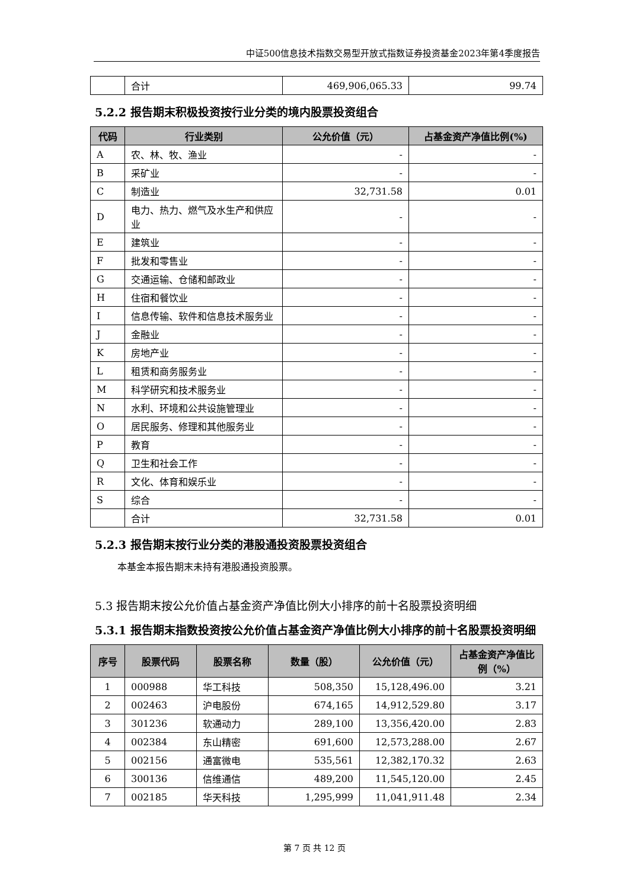中证500信息技术指数交易型开放式指数证券投资基金2023年第4季度报告
| | 合计 | 469,906,065.33 | 99.74 |
5.2.2 报告期末积极投资按行业分类的境内股票投资组合
| 代码 | 行业类别 | 公允价值（元） | 占基金资产净值比例(%) |
| --- | --- | --- | --- |
| A | 农、林、牧、渔业 | - | - |
| B | 采矿业 | - | - |
| C | 制造业 | 32,731.58 | 0.01 |
| D | 电力、热力、燃气及水生产和供应业 | - | - |
| E | 建筑业 | - | - |
| F | 批发和零售业 | - | - |
| G | 交通运输、仓储和邮政业 | - | - |
| H | 住宿和餐饮业 | - | - |
| I | 信息传输、软件和信息技术服务业 | - | - |
| J | 金融业 | - | - |
| K | 房地产业 | - | - |
| L | 租赁和商务服务业 | - | - |
| M | 科学研究和技术服务业 | - | - |
| N | 水利、环境和公共设施管理业 | - | - |
| O | 居民服务、修理和其他服务业 | - | - |
| P | 教育 | - | - |
| Q | 卫生和社会工作 | - | - |
| R | 文化、体育和娱乐业 | - | - |
| S | 综合 | - | - |
| | 合计 | 32,731.58 | 0.01 |
5.2.3 报告期末按行业分类的港股通投资股票投资组合
本基金本报告期末未持有港股通投资股票。
5.3 报告期末按公允价值占基金资产净值比例大小排序的前十名股票投资明细
5.3.1 报告期末指数投资按公允价值占基金资产净值比例大小排序的前十名股票投资明细
| 序号 | 股票代码 | 股票名称 | 数量（股） | 公允价值（元） | 占基金资产净值比例（%） |
| --- | --- | --- | --- | --- | --- |
| 1 | 000988 | 华工科技 | 508,350 | 15,128,496.00 | 3.21 |
| 2 | 002463 | 沪电股份 | 674,165 | 14,912,529.80 | 3.17 |
| 3 | 301236 | 软通动力 | 289,100 | 13,356,420.00 | 2.83 |
| 4 | 002384 | 东山精密 | 691,600 | 12,573,288.00 | 2.67 |
| 5 | 002156 | 通富微电 | 535,561 | 12,382,170.32 | 2.63 |
| 6 | 300136 | 信维通信 | 489,200 | 11,545,120.00 | 2.45 |
| 7 | 002185 | 华天科技 | 1,295,999 | 11,041,911.48 | 2.34 |
第 7 页 共 12 页